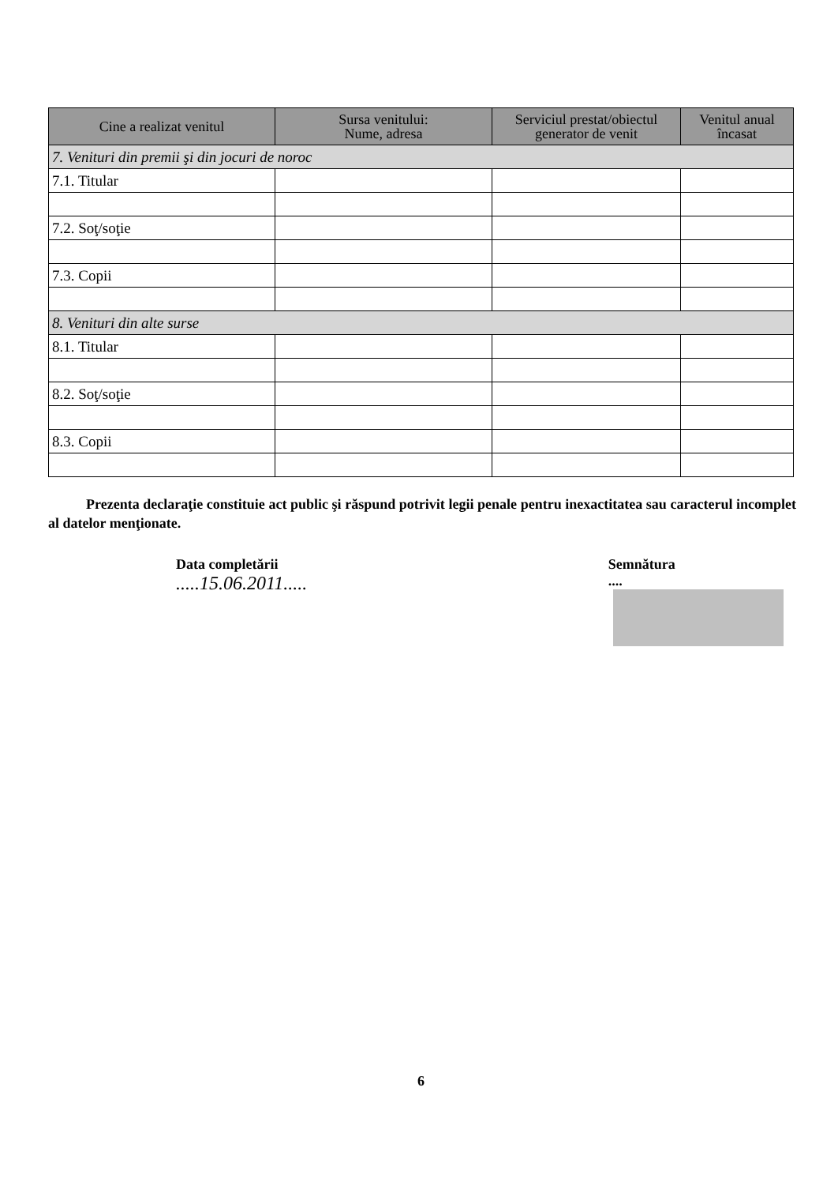| Cine a realizat venitul | Sursa venitului: Nume, adresa | Serviciul prestat/obiectul generator de venit | Venitul anual încasat |
| --- | --- | --- | --- |
| 7. Venituri din premii şi din jocuri de noroc | | | |
| 7.1. Titular | | | |
| 7.2. Soţ/soţie | | | |
| 7.3. Copii | | | |
| 8. Venituri din alte surse | | | |
| 8.1. Titular | | | |
| 8.2. Soţ/soţie | | | |
| 8.3. Copii | | | |
Prezenta declaraţie constituie act public şi răspund potrivit legii penale pentru inexactitatea sau caracterul incomplet al datelor menţionate.
Data completării
.....15.06.2011.....
Semnătura
....
6